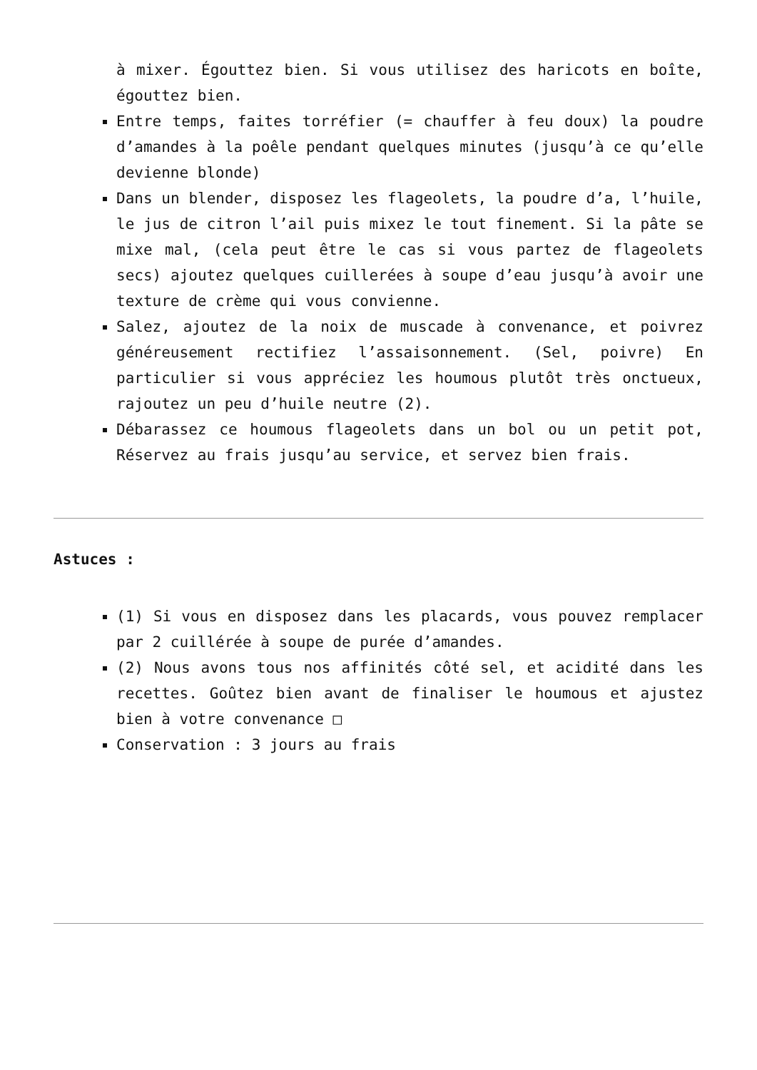à mixer. Égouttez bien. Si vous utilisez des haricots en boîte, égouttez bien.
Entre temps, faites torréfier (= chauffer à feu doux) la poudre d’amandes à la poêle pendant quelques minutes (jusqu’à ce qu’elle devienne blonde)
Dans un blender, disposez les flageolets, la poudre d’a, l’huile, le jus de citron l’ail puis mixez le tout finement. Si la pâte se mixe mal, (cela peut être le cas si vous partez de flageolets secs) ajoutez quelques cuillerées à soupe d’eau jusqu’à avoir une texture de crème qui vous convienne.
Salez, ajoutez de la noix de muscade à convenance, et poivrez généreusement rectifiez l’assaisonnement. (Sel, poivre) En particulier si vous appréciez les houmous plutôt très onctueux, rajoutez un peu d’huile neutre (2).
Débarassez ce houmous flageolets dans un bol ou un petit pot, Réservez au frais jusqu’au service, et servez bien frais.
Astuces :
(1) Si vous en disposez dans les placards, vous pouvez remplacer par 2 cuillérée à soupe de purée d’amandes.
(2) Nous avons tous nos affinités côté sel, et acidité dans les recettes. Goûtez bien avant de finaliser le houmous et ajustez bien à votre convenance □
Conservation : 3 jours au frais